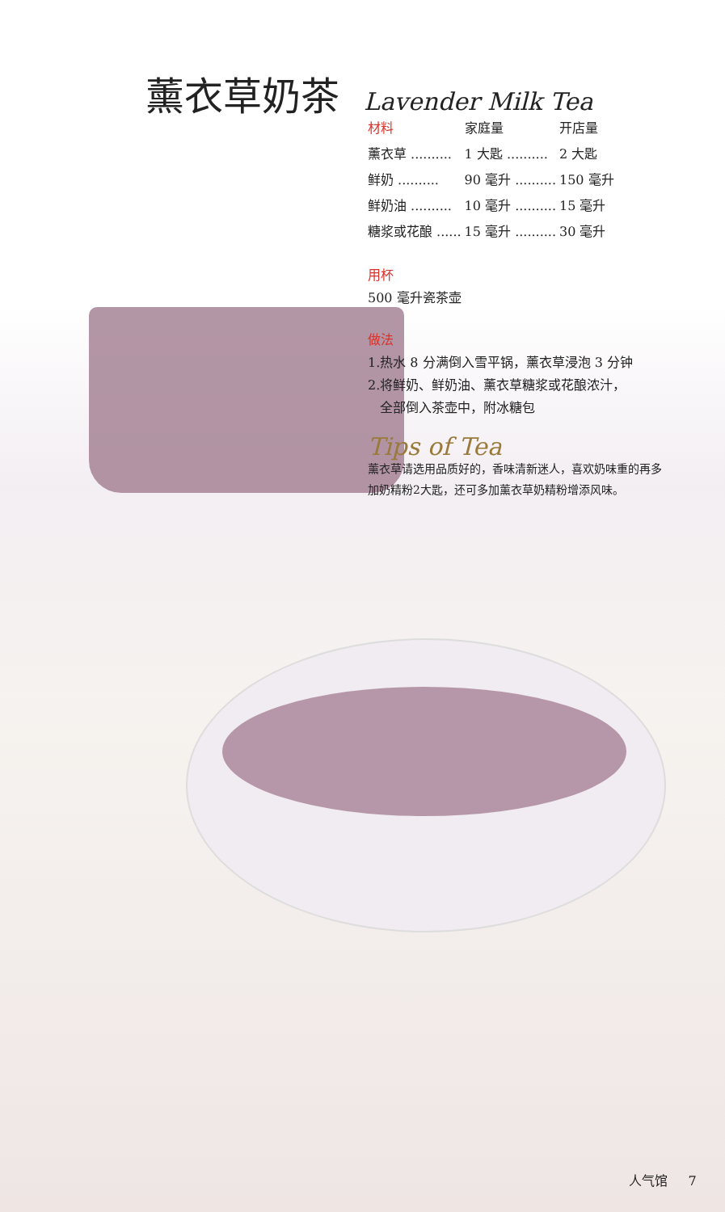薰衣草奶茶
Lavender Milk Tea
| 材料 | 家庭量 | 开店量 |
| --- | --- | --- |
| 薰衣草 .......... | 1 大匙 .......... | 2 大匙 |
| 鲜奶 .......... | 90 毫升 .......... | 150 毫升 |
| 鲜奶油 .......... | 10 毫升 .......... | 15 毫升 |
| 糖浆或花酿 ...... | 15 毫升 .......... | 30 毫升 |
用杯
500 毫升瓷茶壶
做法
1.热水 8 分满倒入雪平锅，薰衣草浸泡 3 分钟
2.将鲜奶、鲜奶油、薰衣草糖浆或花酿浓汁，
全部倒入茶壶中，附冰糖包
Tips of Tea
薰衣草请选用品质好的，香味清新迷人，喜欢奶味重的再多加奶精粉2大匙，还可多加薰衣草奶精粉增添风味。
人气馆 7